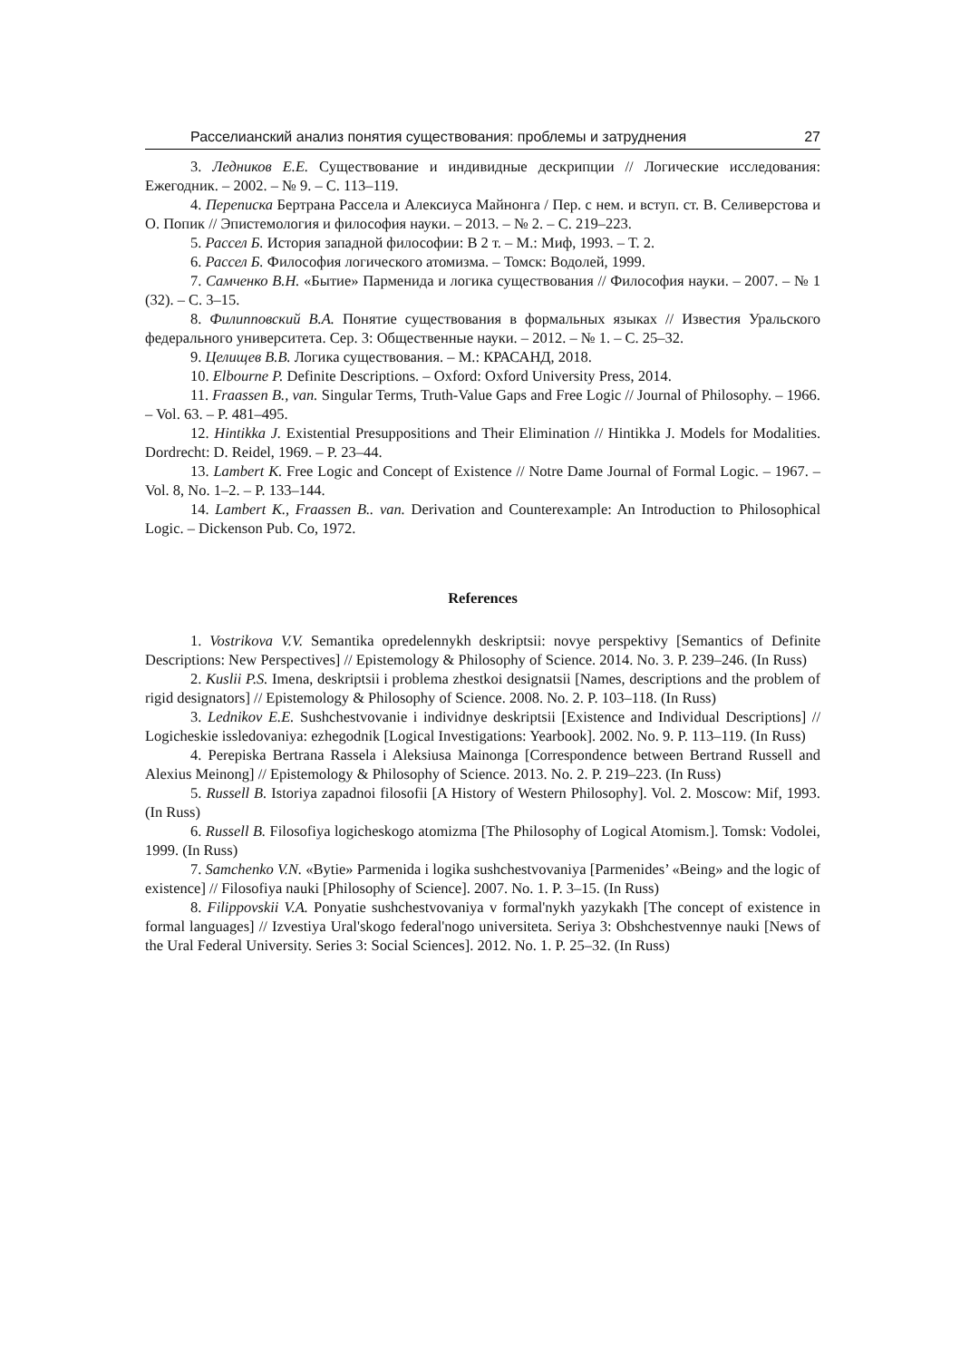Расселианский анализ понятия существования: проблемы и затруднения 27
3. Ледников Е.Е. Существование и индивидные дескрипции // Логические исследования: Ежегодник. – 2002. – № 9. – С. 113–119.
4. Переписка Бертрана Рассела и Алексиуса Майнонга / Пер. с нем. и вступ. ст. В. Селиверстова и О. Попик // Эпистемология и философия науки. – 2013. – № 2. – С. 219–223.
5. Рассел Б. История западной философии: В 2 т. – М.: Миф, 1993. – Т. 2.
6. Рассел Б. Философия логического атомизма. – Томск: Водолей, 1999.
7. Самченко В.Н. «Бытие» Парменида и логика существования // Философия науки. – 2007. – № 1 (32). – С. 3–15.
8. Филипповский В.А. Понятие существования в формальных языках // Известия Уральского федерального университета. Сер. 3: Общественные науки. – 2012. – № 1. – С. 25–32.
9. Целищев В.В. Логика существования. – М.: КРАСАНД, 2018.
10. Elbourne P. Definite Descriptions. – Oxford: Oxford University Press, 2014.
11. Fraassen B., van. Singular Terms, Truth-Value Gaps and Free Logic // Journal of Philosophy. – 1966. – Vol. 63. – P. 481–495.
12. Hintikka J. Existential Presuppositions and Their Elimination // Hintikka J. Models for Modalities. Dordrecht: D. Reidel, 1969. – P. 23–44.
13. Lambert K. Free Logic and Concept of Existence // Notre Dame Journal of Formal Logic. – 1967. – Vol. 8, No. 1–2. – P. 133–144.
14. Lambert K., Fraassen B.. van. Derivation and Counterexample: An Introduction to Philosophical Logic. – Dickenson Pub. Co, 1972.
References
1. Vostrikova V.V. Semantika opredelennykh deskriptsii: novye perspektivy [Semantics of Definite Descriptions: New Perspectives] // Epistemology & Philosophy of Science. 2014. No. 3. P. 239–246. (In Russ)
2. Kuslii P.S. Imena, deskriptsii i problema zhestkoi designatsii [Names, descriptions and the problem of rigid designators] // Epistemology & Philosophy of Science. 2008. No. 2. P. 103–118. (In Russ)
3. Lednikov E.E. Sushchestvovanie i individnye deskriptsii [Existence and Individual Descriptions] // Logicheskie issledovaniya: ezhegodnik [Logical Investigations: Yearbook]. 2002. No. 9. P. 113–119. (In Russ)
4. Perepiska Bertrana Rassela i Aleksiusa Mainonga [Correspondence between Bertrand Russell and Alexius Meinong] // Epistemology & Philosophy of Science. 2013. No. 2. P. 219–223. (In Russ)
5. Russell B. Istoriya zapadnoi filosofii [A History of Western Philosophy]. Vol. 2. Moscow: Mif, 1993. (In Russ)
6. Russell B. Filosofiya logicheskogo atomizma [The Philosophy of Logical Atomism.]. Tomsk: Vodolei, 1999. (In Russ)
7. Samchenko V.N. «Bytie» Parmenida i logika sushchestvovaniya [Parmenides’ «Being» and the logic of existence] // Filosofiya nauki [Philosophy of Science]. 2007. No. 1. P. 3–15. (In Russ)
8. Filippovskii V.A. Ponyatie sushchestvovaniya v formal'nykh yazykakh [The concept of existence in formal languages] // Izvestiya Ural'skogo federal'nogo universiteta. Seriya 3: Obshchestvennye nauki [News of the Ural Federal University. Series 3: Social Sciences]. 2012. No. 1. P. 25–32. (In Russ)